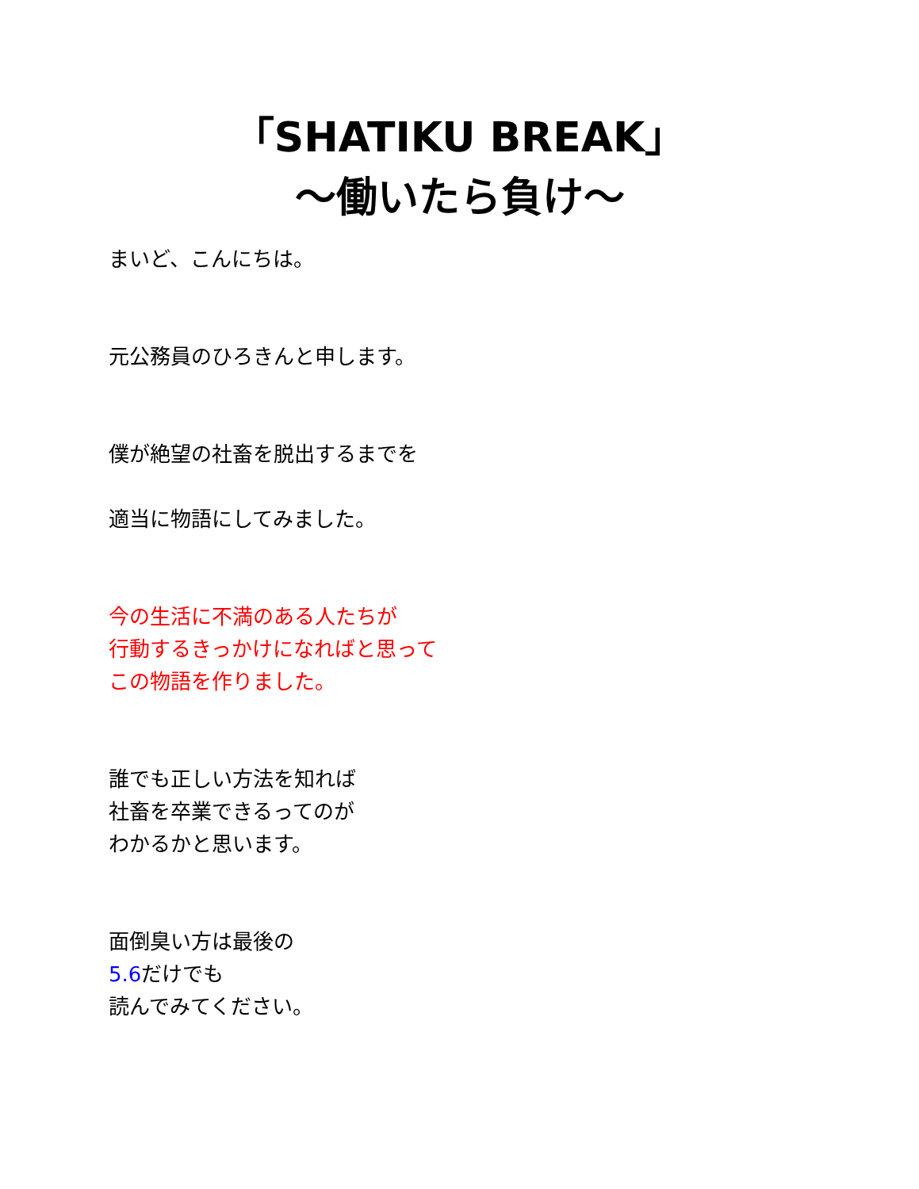「SHATIKU BREAK」
〜働いたら負け〜
まいど、こんにちは。
元公務員のひろきんと申します。
僕が絶望の社畜を脱出するまでを
適当に物語にしてみました。
今の生活に不満のある人たちが
行動するきっかけになればと思って
この物語を作りました。
誰でも正しい方法を知れば
社畜を卒業できるってのが
わかるかと思います。
面倒臭い方は最後の
5.6だけでも
読んでみてください。